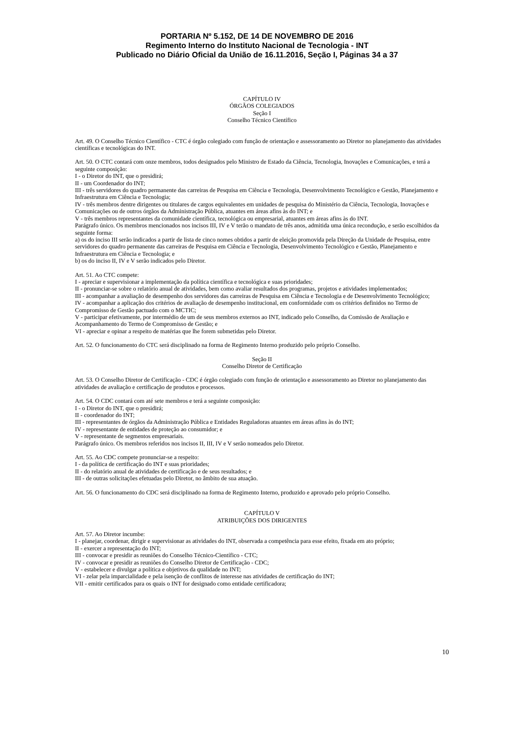PORTARIA Nº 5.152, DE 14 DE NOVEMBRO DE 2016
Regimento Interno do Instituto Nacional de Tecnologia - INT
Publicado no Diário Oficial da União de 16.11.2016, Seção I, Páginas 34 a 37
CAPÍTULO IV
ÓRGÃOS COLEGIADOS
Seção I
Conselho Técnico Científico
Art. 49. O Conselho Técnico Científico - CTC é órgão colegiado com função de orientação e assessoramento ao Diretor no planejamento das atividades científicas e tecnológicas do INT.
Art. 50. O CTC contará com onze membros, todos designados pelo Ministro de Estado da Ciência, Tecnologia, Inovações e Comunicações, e terá a seguinte composição:
I - o Diretor do INT, que o presidirá;
II - um Coordenador do INT;
III - três servidores do quadro permanente das carreiras de Pesquisa em Ciência e Tecnologia, Desenvolvimento Tecnológico e Gestão, Planejamento e Infraestrutura em Ciência e Tecnologia;
IV - três membros dentre dirigentes ou titulares de cargos equivalentes em unidades de pesquisa do Ministério da Ciência, Tecnologia, Inovações e Comunicações ou de outros órgãos da Administração Pública, atuantes em áreas afins às do INT; e
V - três membros representantes da comunidade científica, tecnológica ou empresarial, atuantes em áreas afins às do INT.
Parágrafo único. Os membros mencionados nos incisos III, IV e V terão o mandato de três anos, admitida uma única recondução, e serão escolhidos da seguinte forma:
a) os do inciso III serão indicados a partir de lista de cinco nomes obtidos a partir de eleição promovida pela Direção da Unidade de Pesquisa, entre servidores do quadro permanente das carreiras de Pesquisa em Ciência e Tecnologia, Desenvolvimento Tecnológico e Gestão, Planejamento e Infraestrutura em Ciência e Tecnologia; e
b) os do inciso II, IV e V serão indicados pelo Diretor.
Art. 51. Ao CTC compete:
I - apreciar e supervisionar a implementação da política científica e tecnológica e suas prioridades;
II - pronunciar-se sobre o relatório anual de atividades, bem como avaliar resultados dos programas, projetos e atividades implementados;
III - acompanhar a avaliação de desempenho dos servidores das carreiras de Pesquisa em Ciência e Tecnologia e de Desenvolvimento Tecnológico;
IV - acompanhar a aplicação dos critérios de avaliação de desempenho institucional, em conformidade com os critérios definidos no Termo de Compromisso de Gestão pactuado com o MCTIC;
V - participar efetivamente, por intermédio de um de seus membros externos ao INT, indicado pelo Conselho, da Comissão de Avaliação e Acompanhamento do Termo de Compromisso de Gestão; e
VI - apreciar e opinar a respeito de matérias que lhe forem submetidas pelo Diretor.
Art. 52. O funcionamento do CTC será disciplinado na forma de Regimento Interno produzido pelo próprio Conselho.
Seção II
Conselho Diretor de Certificação
Art. 53. O Conselho Diretor de Certificação - CDC é órgão colegiado com função de orientação e assessoramento ao Diretor no planejamento das atividades de avaliação e certificação de produtos e processos.
Art. 54. O CDC contará com até sete membros e terá a seguinte composição:
I - o Diretor do INT, que o presidirá;
II - coordenador do INT;
III - representantes de órgãos da Administração Pública e Entidades Reguladoras atuantes em áreas afins às do INT;
IV - representante de entidades de proteção ao consumidor; e
V - representante de segmentos empresariais.
Parágrafo único. Os membros referidos nos incisos II, III, IV e V serão nomeados pelo Diretor.
Art. 55. Ao CDC compete pronunciar-se a respeito:
I - da política de certificação do INT e suas prioridades;
II - do relatório anual de atividades de certificação e de seus resultados; e
III - de outras solicitações efetuadas pelo Diretor, no âmbito de sua atuação.
Art. 56. O funcionamento do CDC será disciplinado na forma de Regimento Interno, produzido e aprovado pelo próprio Conselho.
CAPÍTULO V
ATRIBUIÇÕES DOS DIRIGENTES
Art. 57. Ao Diretor incumbe:
I - planejar, coordenar, dirigir e supervisionar as atividades do INT, observada a competência para esse efeito, fixada em ato próprio;
II - exercer a representação do INT;
III - convocar e presidir as reuniões do Conselho Técnico-Científico - CTC;
IV - convocar e presidir as reuniões do Conselho Diretor de Certificação - CDC;
V - estabelecer e divulgar a política e objetivos da qualidade no INT;
VI - zelar pela imparcialidade e pela isenção de conflitos de interesse nas atividades de certificação do INT;
VII - emitir certificados para os quais o INT for designado como entidade certificadora;
10